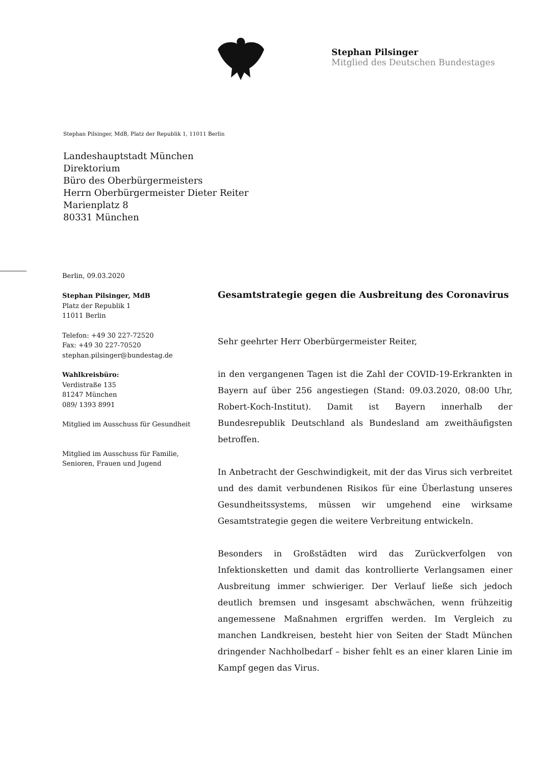Stephan Pilsinger
Mitglied des Deutschen Bundestages
Stephan Pilsinger, MdB, Platz der Republik 1, 11011 Berlin
Landeshauptstadt München
Direktorium
Büro des Oberbürgermeisters
Herrn Oberbürgermeister Dieter Reiter
Marienplatz 8
80331 München
Berlin, 09.03.2020
Stephan Pilsinger, MdB
Platz der Republik 1
11011 Berlin
Telefon: +49 30 227-72520
Fax: +49 30 227-70520
stephan.pilsinger@bundestag.de
Wahlkreisbüro:
Verdistraße 135
81247 München
089/ 1393 8991
Mitglied im Ausschuss für Gesundheit
Mitglied im Ausschuss für Familie,
Senioren, Frauen und Jugend
Gesamtstrategie gegen die Ausbreitung des Coronavirus
Sehr geehrter Herr Oberbürgermeister Reiter,
in den vergangenen Tagen ist die Zahl der COVID-19-Erkrankten in Bayern auf über 256 angestiegen (Stand: 09.03.2020, 08:00 Uhr, Robert-Koch-Institut). Damit ist Bayern innerhalb der Bundesrepublik Deutschland als Bundesland am zweithäufigsten betroffen.
In Anbetracht der Geschwindigkeit, mit der das Virus sich verbreitet und des damit verbundenen Risikos für eine Überlastung unseres Gesundheitssystems, müssen wir umgehend eine wirksame Gesamtstrategie gegen die weitere Verbreitung entwickeln.
Besonders in Großstädten wird das Zurückverfolgen von Infektionsketten und damit das kontrollierte Verlangsamen einer Ausbreitung immer schwieriger. Der Verlauf ließe sich jedoch deutlich bremsen und insgesamt abschwächen, wenn frühzeitig angemessene Maßnahmen ergriffen werden. Im Vergleich zu manchen Landkreisen, besteht hier von Seiten der Stadt München dringender Nachholbedarf – bisher fehlt es an einer klaren Linie im Kampf gegen das Virus.